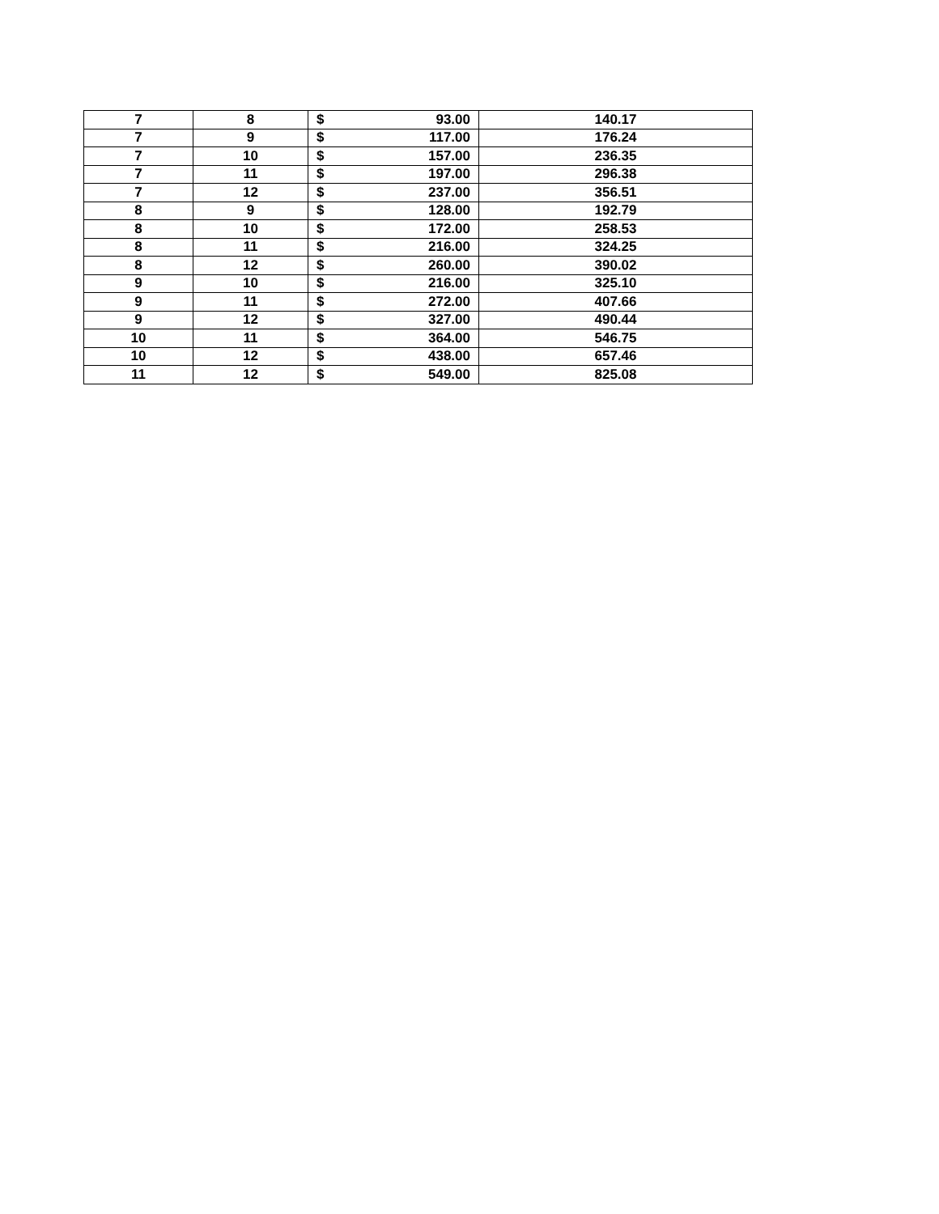| 7 | 8 | $ 93.00 | 140.17 |
| 7 | 9 | $ 117.00 | 176.24 |
| 7 | 10 | $ 157.00 | 236.35 |
| 7 | 11 | $ 197.00 | 296.38 |
| 7 | 12 | $ 237.00 | 356.51 |
| 8 | 9 | $ 128.00 | 192.79 |
| 8 | 10 | $ 172.00 | 258.53 |
| 8 | 11 | $ 216.00 | 324.25 |
| 8 | 12 | $ 260.00 | 390.02 |
| 9 | 10 | $ 216.00 | 325.10 |
| 9 | 11 | $ 272.00 | 407.66 |
| 9 | 12 | $ 327.00 | 490.44 |
| 10 | 11 | $ 364.00 | 546.75 |
| 10 | 12 | $ 438.00 | 657.46 |
| 11 | 12 | $ 549.00 | 825.08 |